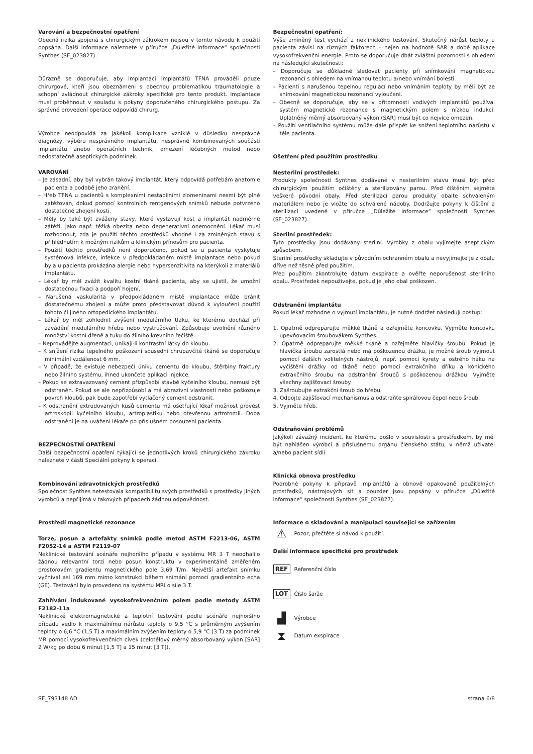Varování a bezpečnostní opatření
Obecná rizika spojená s chirurgickým zákrokem nejsou v tomto návodu k použití popsána. Další informace naleznete v příručce „Důležité informace“ společnosti Synthes (SE_023827).
Důrazně se doporučuje, aby implantaci implantátů TFNA prováděli pouze chirurgové, kteří jsou obeznámeni s obecnou problematikou traumatologie a schopní zvládnout chirurgické zákroky specifické pro tento produkt. Implantace musí proběhnout v souladu s pokyny doporučeného chirurgického postupu. Za správné provedení operace odpovídá chirurg.
Výrobce neodpovídá za jakékoli komplikace vzniklé v důsledku nesprávné diagnózy, výběru nesprávného implantátu, nesprávně kombinovaných součástí implantátu anebo operačních technik, omezení léčebných metod nebo nedostatečně aseptických podmínek.
VAROVÁNÍ
– Je zásadní, aby byl vybrán takový implantát, který odpovídá potřebám anatomie pacienta a podobě jeho zranění.
– Hřeb TFNA u pacientů s komplexními nestabilními zlomeninami nesmí být plně zatěžován, dokud pomocí kontrolních rentgenových snímků nebude potvrzeno dostatečné zhojení kosti.
– Měly by také být zváženy stavy, které vystavují kost a implantát nadměrné zátěži, jako např. těžká obezita nebo degenerativní onemocnění. Lékař musí rozhodnout, zda je použití těchto prostředků vhodné i za zmíněných stavů s přihlédnutím k možným rizikům a klinickým přínosům pro pacienta.
– Použití těchto prostředků není doporučeno, pokud se u pacienta vyskytuje systémová infekce, infekce v předpokládaném místě implantace nebo pokud byla u pacienta prokázána alergie nebo hypersenzitivita na kterýkoli z materiálů implantátu.
– Lékař by měl zvážit kvalitu kostní tkáně pacienta, aby se ujistil, že umožní dostatečnou fixaci a podpoří hojení.
– Narušená vaskularita v předpokládaném místě implantace může bránit dostatečnému zhojení a může proto představovat důvod k vyloučení použití tohoto či jiného ortopedického implantátu.
– Lékař by měl zohlednit zvýšení medulárního tlaku, ke kterému dochází při zavádění medulárního hřebu nebo vystružování. Způsobuje uvolnění různého množství kostní dřeně a tuku do žilního krevního řečiště.
– Neprovádějte augmentaci, unikají-li kontrastní látky do kloubu.
– K snížení rizika tepelného poškození sousední chrupavčité tkáně se doporučuje minimální vzdálenost 6 mm.
– V případě, že existuje nebezpečí úniku cementu do kloubu, štěrbiny fraktury nebo žilního systému, ihned ukončete aplikaci injekce.
– Pokud se extravazovaný cement přizpůsobí stavbě kyčelního kloubu, nemusí být odstraněn. Pokud se ale nepřizpůsobí a má abrazivní vlastnosti nebo poškozuje povrch kloubů, pak bude zapotřebí vytlačený cement odstranit.
– K odstranění extrudovaných kusů cementu má ošetřující lékař možnost provést artroskopii kyčelního kloubu, artroplastiku nebo otevřenou artrotomii. Doba odstranění je na uvážení lékaře po příslušném posouzení pacienta.
BEZPEČNOSTNÍ OPATŘENÍ
Další bezpečnostní opatření týkající se jednotlivých kroků chirurgického zákroku naleznete v části Speciální pokyny k operaci.
Kombinování zdravotnických prostředků
Společnost Synthes netestovala kompatibilitu svých prostředků s prostředky jiných výrobců a nepřijímá v takových případech žádnou odpovědnost.
Prostředí magnetické rezonance
Torze, posun a artefakty snímků podle metod ASTM F2213-06, ASTM F2052-14 a ASTM F2119-07
Neklinické testování scénáře nejhoršího případu v systému MR 3 T neodhalilo žádnou relevantní torzi nebo posun konstruktu v experimentálně změřeném prostorovém gradientu magnetického pole 3,69 T/m. Největší artefakt snímku vyčníval asi 169 mm mimo konstrukci během snímání pomocí gradientního echa (GE). Testování bylo provedeno na systému MRI o síle 3 T.
Zahřívání indukované vysokofrekvenčním polem podle metody ASTM F2182-11a
Neklinické elektromagnetické a teplotní testování podle scénáře nejhoršího případu vedlo k maximálnímu nárůstu teploty o 9,5 °C s průměrným zvýšením teploty o 6,6 °C (1,5 T) a maximálním zvýšením teploty o 5,9 °C (3 T) za podmínek MR pomocí vysokofrekvenčních cívek (celotělový měrný absorbovaný výkon [SAR] 2 W/kg po dobu 6 minut [1,5 T] a 15 minut [3 T]).
Bezpečnostní opatření:
Výše zmíněný test vychází z neklinického testování. Skutečný nárůst teploty u pacienta závisí na různých faktorech – nejen na hodnotě SAR a době aplikace vysokofrekvenční energie. Proto se doporučuje dbát zvláštní pozornosti s ohledem na následující skutečnosti:
– Doporučuje se důkladně sledovat pacienty při snímkování magnetickou rezonancí s ohledem na vnímanou teplotu a/nebo vnímání bolesti.
– Pacienti s narušenou tepelnou regulací nebo vnímáním teploty by měli být ze snímkování magnetickou rezonancí vyloučeni.
– Obecně se doporučuje, aby se v přítomnosti vodivých implantátů používal systém magnetické rezonance s magnetickým polem s nízkou indukcí. Uplatněný měrný absorbovaný výkon (SAR) musí být co nejvíce omezen.
– Použití ventilačního systému může dále přispět ke snížení teplotního nárůstu v těle pacienta.
Ošetření před použitím prostředku
Nesterilní prostředek:
Produkty společnosti Synthes dodávané v nesterilním stavu musí být před chirurgickým použitím očištěny a sterilizovány parou. Před čištěním sejměte veškeré původní obaly. Před sterilizací parou produkty obalte schváleným materiálem nebo je vložte do schválené nádoby. Dodržujte pokyny k čištění a sterilizaci uvedené v příručce „Důležité informace“ společnosti Synthes (SE_023827).
Sterilní prostředek:
Tyto prostředky jsou dodávány sterilní. Výrobky z obalu vyjímejte aseptickým způsobem.
Sterilní prostředky skladujte v původním ochranném obalu a nevyjímejte je z obalu dříve než těsně před použitím.
Před použitím zkontrolujte datum exspirace a ověřte neporušenost sterilního obalu. Prostředek nepoužívejte, pokud je jeho obal poškozen.
Odstranění implantátu
Pokud lékař rozhodne o vyjmutí implantátu, je nutné dodržet následují postup:
1. Opatrně odpreparujte měkké tkáně a ozřejměte koncovku. Vyjměte koncovku upevňovacím šroubovákem Synthes.
2. Opatrně odpreparujte měkké tkáně a ozřejměte hlavičky šroubů. Pokud je hlavička šroubu zarostlá nebo má poškozenou drážku, je možné šroub vyjmout pomocí dalších volitelných nástrojů, např. pomocí kyrety a ostrého háku na vyčištění drážky od tkáně nebo pomocí extrakčního dříku a kónického extrakčního šroubu na odstranění šroubů s poškozenou drážkou. Vyjměte všechny zajišťovací šrouby.
3. Zašroubujte extrakční šroub do hřebu.
4. Odpojte zajišťovací mechanismus a odstraňte spirálovou čepel nebo šroub.
5. Vyjměte hřeb.
Odstraňování problémů
Jakýkoli závažný incident, ke kterému došlo v souvislosti s prostředkem, by měl být nahlášen výrobci a příslušnému orgánu členského státu, v němž uživatel a/nebo pacient sídlí.
Klinická obnova prostředku
Podrobné pokyny k přípravě implantátů a obnově opakovaně použitelných prostředků, nástrojových sít a pouzder jsou popsány v příručce „Důležité informace“ společnosti Synthes (SE_023827).
Informace o skladování a manipulaci související se zařízením
⚠
Pozor, přečtěte si návod k použití.
Další informace specifické pro prostředek
REF Referenční číslo
LOT Číslo šarže
▟
Výrobce
⧗
Datum exspirace
SE_793148 AD strana 6/8